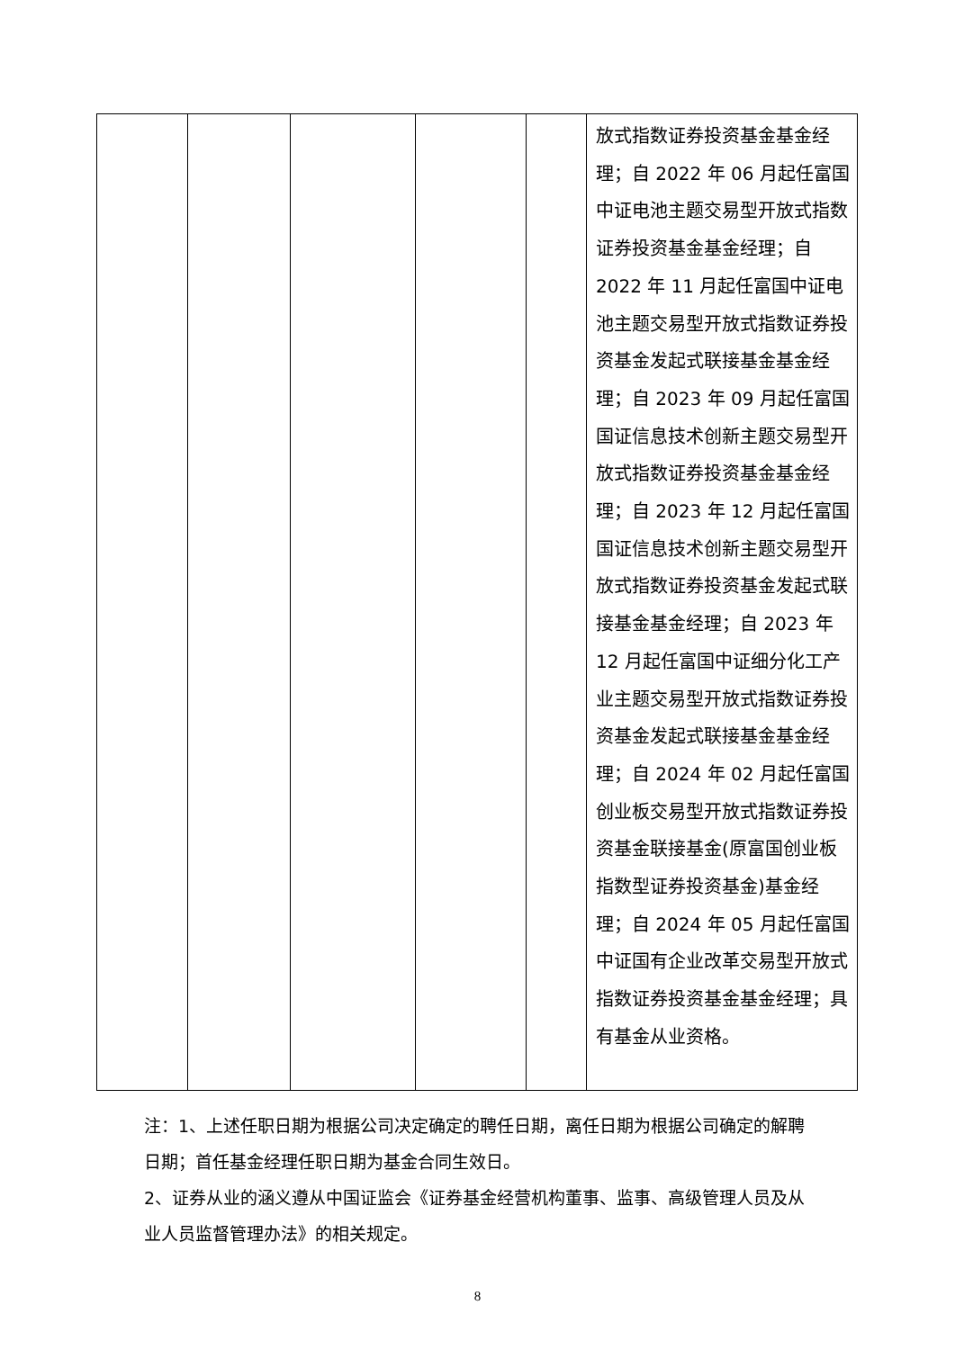| | | | | | 放式指数证券投资基金基金经理；自 2022 年 06 月起任富国中证电池主题交易型开放式指数证券投资基金基金经理；自 2022 年 11 月起任富国中证电池主题交易型开放式指数证券投资基金发起式联接基金基金经理；自 2023 年 09 月起任富国国证信息技术创新主题交易型开放式指数证券投资基金基金经理；自 2023 年 12 月起任富国国证信息技术创新主题交易型开放式指数证券投资基金发起式联接基金基金经理；自 2023 年 12 月起任富国中证细分化工产业主题交易型开放式指数证券投资基金发起式联接基金基金经理；自 2024 年 02 月起任富国创业板交易型开放式指数证券投资基金联接基金(原富国创业板指数型证券投资基金)基金经理；自 2024 年 05 月起任富国中证国有企业改革交易型开放式指数证券投资基金基金经理；具有基金从业资格。 |
注：1、上述任职日期为根据公司决定确定的聘任日期，离任日期为根据公司确定的解聘日期；首任基金经理任职日期为基金合同生效日。
2、证券从业的涵义遵从中国证监会《证券基金经营机构董事、监事、高级管理人员及从业人员监督管理办法》的相关规定。
8